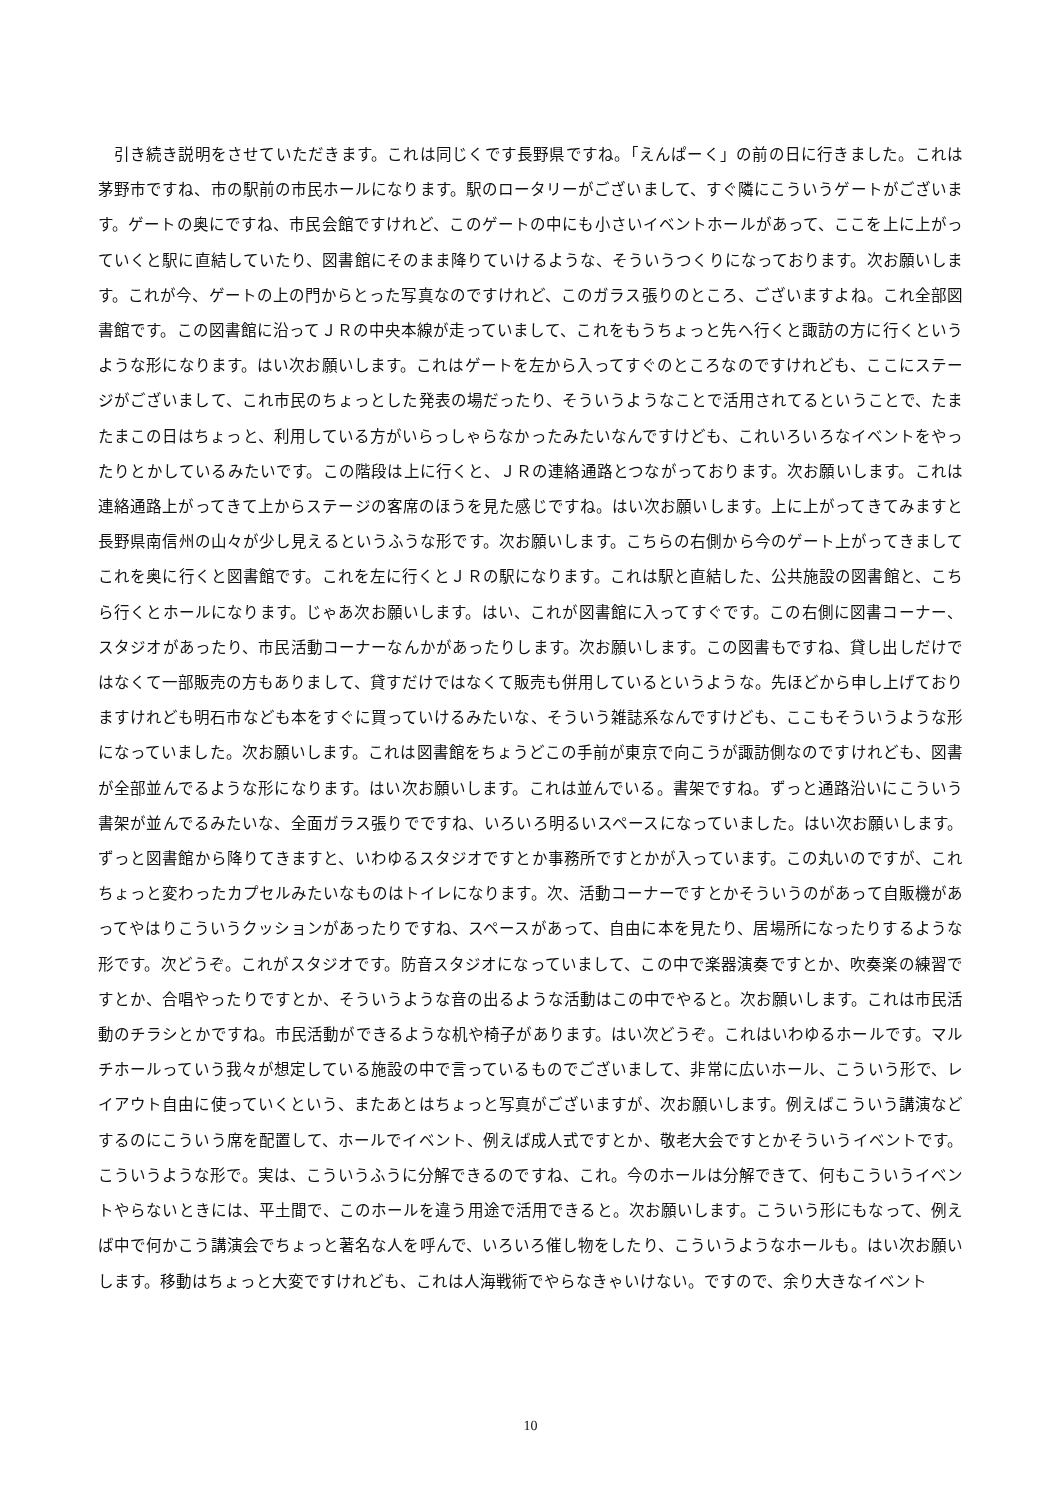引き続き説明をさせていただきます。これは同じくです長野県ですね。「えんぱーく」の前の日に行きました。これは茅野市ですね、市の駅前の市民ホールになります。駅のロータリーがございまして、すぐ隣にこういうゲートがございます。ゲートの奥にですね、市民会館ですけれど、このゲートの中にも小さいイベントホールがあって、ここを上に上がっていくと駅に直結していたり、図書館にそのまま降りていけるような、そういうつくりになっております。次お願いします。これが今、ゲートの上の門からとった写真なのですけれど、このガラス張りのところ、ございますよね。これ全部図書館です。この図書館に沿ってＪＲの中央本線が走っていまして、これをもうちょっと先へ行くと諏訪の方に行くというような形になります。はい次お願いします。これはゲートを左から入ってすぐのところなのですけれども、ここにステージがございまして、これ市民のちょっとした発表の場だったり、そういうようなことで活用されてるということで、たまたまこの日はちょっと、利用している方がいらっしゃらなかったみたいなんですけども、これいろいろなイベントをやったりとかしているみたいです。この階段は上に行くと、ＪＲの連絡通路とつながっております。次お願いします。これは連絡通路上がってきて上からステージの客席のほうを見た感じですね。はい次お願いします。上に上がってきてみますと長野県南信州の山々が少し見えるというふうな形です。次お願いします。こちらの右側から今のゲート上がってきましてこれを奥に行くと図書館です。これを左に行くとＪＲの駅になります。これは駅と直結した、公共施設の図書館と、こちら行くとホールになります。じゃあ次お願いします。はい、これが図書館に入ってすぐです。この右側に図書コーナー、スタジオがあったり、市民活動コーナーなんかがあったりします。次お願いします。この図書もですね、貸し出しだけではなくて一部販売の方もありまして、貸すだけではなくて販売も併用しているというような。先ほどから申し上げておりますけれども明石市なども本をすぐに買っていけるみたいな、そういう雑誌系なんですけども、ここもそういうような形になっていました。次お願いします。これは図書館をちょうどこの手前が東京で向こうが諏訪側なのですけれども、図書が全部並んでるような形になります。はい次お願いします。これは並んでいる。書架ですね。ずっと通路沿いにこういう書架が並んでるみたいな、全面ガラス張りでですね、いろいろ明るいスペースになっていました。はい次お願いします。ずっと図書館から降りてきますと、いわゆるスタジオですとか事務所ですとかが入っています。この丸いのですが、これちょっと変わったカプセルみたいなものはトイレになります。次、活動コーナーですとかそういうのがあって自販機があってやはりこういうクッションがあったりですね、スペースがあって、自由に本を見たり、居場所になったりするような形です。次どうぞ。これがスタジオです。防音スタジオになっていまして、この中で楽器演奏ですとか、吹奏楽の練習ですとか、合唱やったりですとか、そういうような音の出るような活動はこの中でやると。次お願いします。これは市民活動のチラシとかですね。市民活動ができるような机や椅子があります。はい次どうぞ。これはいわゆるホールです。マルチホールっていう我々が想定している施設の中で言っているものでございまして、非常に広いホール、こういう形で、レイアウト自由に使っていくという、またあとはちょっと写真がございますが、次お願いします。例えばこういう講演などするのにこういう席を配置して、ホールでイベント、例えば成人式ですとか、敬老大会ですとかそういうイベントです。こういうような形で。実は、こういうふうに分解できるのですね、これ。今のホールは分解できて、何もこういうイベントやらないときには、平土間で、このホールを違う用途で活用できると。次お願いします。こういう形にもなって、例えば中で何かこう講演会でちょっと著名な人を呼んで、いろいろ催し物をしたり、こういうようなホールも。はい次お願いします。移動はちょっと大変ですけれども、これは人海戦術でやらなきゃいけない。ですので、余り大きなイベント
10